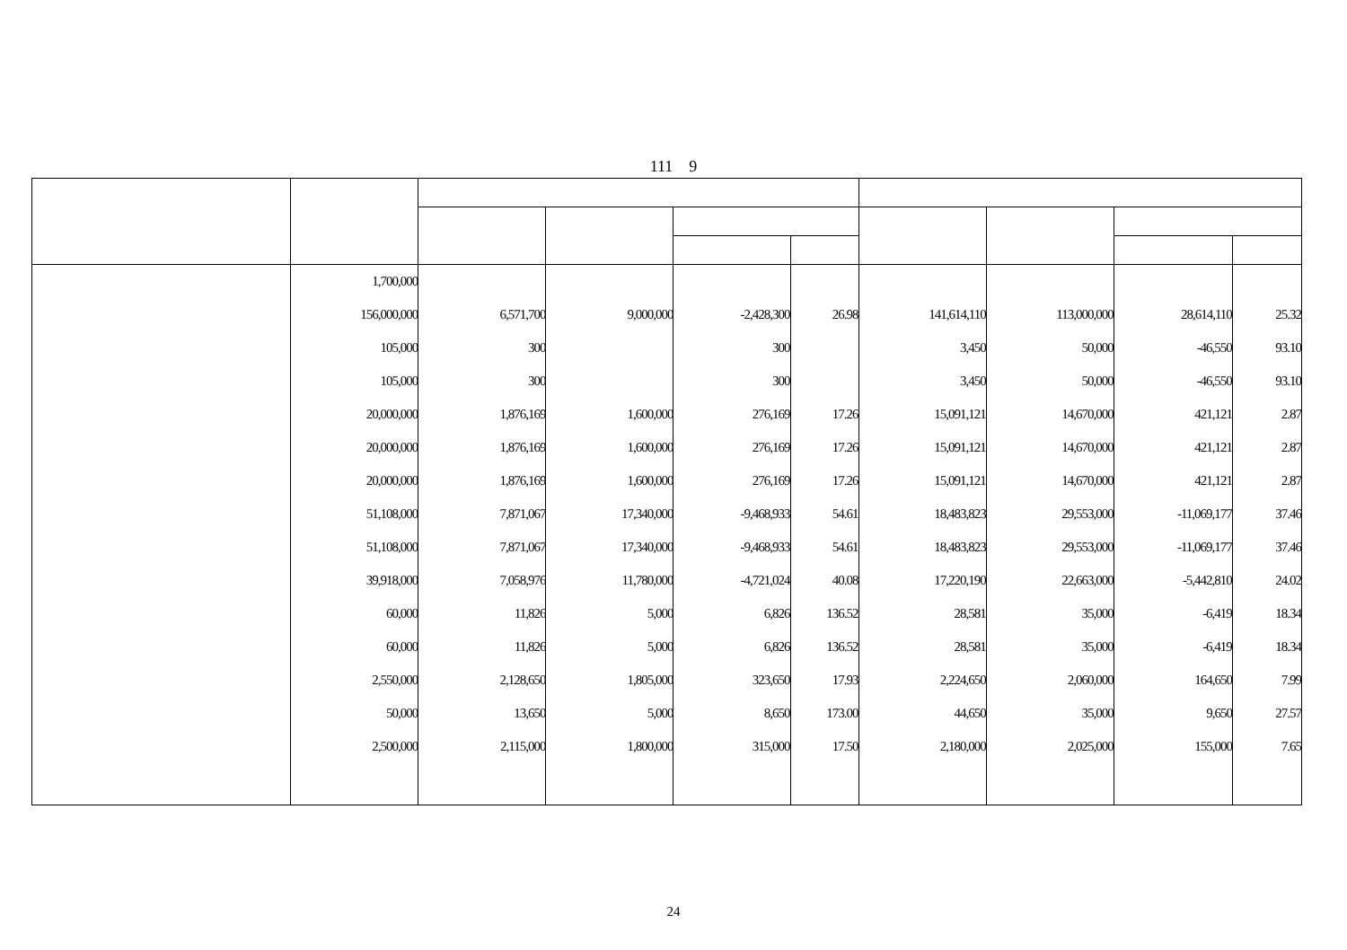111　9
| | 1,700,000 | | | | | | | | |
| | 156,000,000 | 6,571,700 | 9,000,000 | -2,428,300 | 26.98 | 141,614,110 | 113,000,000 | 28,614,110 | 25.32 |
| | 105,000 | 300 | | 300 | | 3,450 | 50,000 | -46,550 | 93.10 |
| | 105,000 | 300 | | 300 | | 3,450 | 50,000 | -46,550 | 93.10 |
| | 20,000,000 | 1,876,169 | 1,600,000 | 276,169 | 17.26 | 15,091,121 | 14,670,000 | 421,121 | 2.87 |
| | 20,000,000 | 1,876,169 | 1,600,000 | 276,169 | 17.26 | 15,091,121 | 14,670,000 | 421,121 | 2.87 |
| | 20,000,000 | 1,876,169 | 1,600,000 | 276,169 | 17.26 | 15,091,121 | 14,670,000 | 421,121 | 2.87 |
| | 51,108,000 | 7,871,067 | 17,340,000 | -9,468,933 | 54.61 | 18,483,823 | 29,553,000 | -11,069,177 | 37.46 |
| | 51,108,000 | 7,871,067 | 17,340,000 | -9,468,933 | 54.61 | 18,483,823 | 29,553,000 | -11,069,177 | 37.46 |
| | 39,918,000 | 7,058,976 | 11,780,000 | -4,721,024 | 40.08 | 17,220,190 | 22,663,000 | -5,442,810 | 24.02 |
| | 60,000 | 11,826 | 5,000 | 6,826 | 136.52 | 28,581 | 35,000 | -6,419 | 18.34 |
| | 60,000 | 11,826 | 5,000 | 6,826 | 136.52 | 28,581 | 35,000 | -6,419 | 18.34 |
| | 2,550,000 | 2,128,650 | 1,805,000 | 323,650 | 17.93 | 2,224,650 | 2,060,000 | 164,650 | 7.99 |
| | 50,000 | 13,650 | 5,000 | 8,650 | 173.00 | 44,650 | 35,000 | 9,650 | 27.57 |
| | 2,500,000 | 2,115,000 | 1,800,000 | 315,000 | 17.50 | 2,180,000 | 2,025,000 | 155,000 | 7.65 |
24